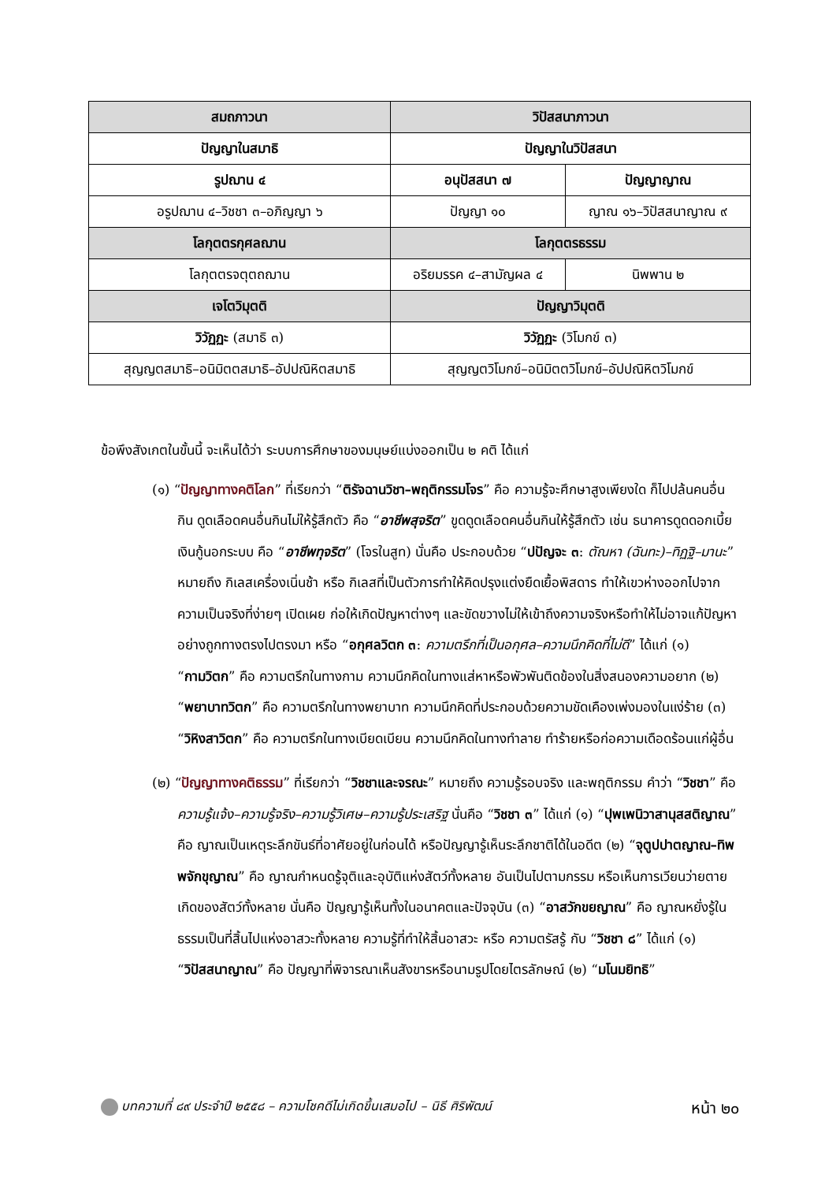| สมถภาวนา | วิปัสสนาภาวนา | |
| --- | --- | --- |
| ปัญญาในสมาธิ | ปัญญาในวิปัสสนา | |
| รูปฌาน ๔ | อนุปัสสนา ๗ | ปัญญาญาณ |
| อรูปฌาน ๔–วิชชา ๓–อภิญญา ๖ | ปัญญา ๑๐ | ญาณ ๑๖–วิปัสสนาญาณ ๙ |
| โลกุตตรกุศลฌาน | โลกุตตรธรรม | |
| โลกุตตรจตุตถฌาน | อริยมรรค ๔–สามัญผล ๔ | นิพพาน ๒ |
| เจโตวิมุตติ | ปัญญาวิมุตติ | |
| วิวัฏฏะ (สมาธิ ๓) | วิวัฏฏะ (วิโมกข์ ๓) | |
| สุญญตสมาธิ–อนิมิตตสมาธิ–อัปปณิหิตสมาธิ | สุญญตวิโมกข์–อนิมิตตวิโมกข์–อัปปณิหิตวิโมกข์ | |
ข้อพึงสังเกตในขั้นนี้ จะเห็นได้ว่า ระบบการศึกษาของมนุษย์แบ่งออกเป็น ๒ คติ ได้แก่
(๑) “ปัญญาทางคติโลก” ที่เรียกว่า “ติรัจฉานวิชา–พฤติกรรมโจร” คือ ความรู้จะศึกษาสูงเพียงใด ก็ไปปล้นคนอื่นกิน ดูดเลือดคนอื่นกินไม่ให้รู้สึกตัว คือ “อาชีพสุจริต” ขูดดูดเลือดคนอื่นกินให้รู้สึกตัว เช่น ธนาคารดูดดอกเบี้ย เงินกู้นอกระบบ คือ “อาชีพทุจริต” (โจรในสูท) นั่นคือ ประกอบด้วย “ปปัญจะ ๓: ตัณหา (ฉันทะ)–ทิฏฐิ–มานะ” หมายถึง กิเลสเครื่องเนิ่นช้า หรือ กิเลสที่เป็นตัวการทำให้คิดปรุงแต่งยืดเยื้อพิสดาร ทำให้เขวห่างออกไปจากความเป็นจริงที่ง่ายๆ เปิดเผย ก่อให้เกิดปัญหาต่างๆ และขัดขวางไม่ให้เข้าถึงความจริงหรือทำให้ไม่อาจแก้ปัญหาอย่างถูกทางตรงไปตรงมา หรือ “อกุศลวิตก ๓: ความตรึกที่เป็นอกุศล–ความนึกคิดที่ไม่ดี” ได้แก่ (๑) “กามวิตก” คือ ความตรึกในทางกาม ความนึกคิดในทางแส่หาหรือพัวพันติดข้องในสิ่งสนองความอยาก (๒) “พยาบาทวิตก” คือ ความตรึกในทางพยาบาท ความนึกคิดที่ประกอบด้วยความขัดเคืองเพ่งมองในแง่ร้าย (๓) “วิหิงสาวิตก” คือ ความตรึกในทางเบียดเบียน ความนึกคิดในทางทำลาย ทำร้ายหรือก่อความเดือดร้อนแก่ผู้อื่น
(๒) “ปัญญาทางคติธรรม” ที่เรียกว่า “วิชชาและจรณะ” หมายถึง ความรู้รอบจริง และพฤติกรรม คำว่า “วิชชา” คือ ความรู้แจ้ง–ความรู้จริง–ความรู้วิเศษ–ความรู้ประเสริฐ นั่นคือ “วิชชา ๓” ได้แก่ (๑) “ปุพเพนิวาสานุสสติญาณ” คือ ญาณเป็นเหตุระลึกขันธ์ที่อาศัยอยู่ในก่อนได้ หรือปัญญารู้เห็นระลึกชาติได้ในอดีต (๒) “จุตูปปาตญาณ–ทิพพจักขุญาณ” คือ ญาณกำหนดรู้จุติและอุบัติแห่งสัตว์ทั้งหลาย อันเป็นไปตามกรรม หรือเห็นการเวียนว่ายตายเกิดของสัตว์ทั้งหลาย นั่นคือ ปัญญารู้เห็นทั้งในอนาคตและปัจจุบัน (๓) “อาสวักขยญาณ” คือ ญาณหยั่งรู้ในธรรมเป็นที่สิ้นไปแห่งอาสวะทั้งหลาย ความรู้ที่ทำให้สิ้นอาสวะ หรือ ความตรัสรู้ กับ “วิชชา ๘” ได้แก่ (๑) “วิปัสสนาญาณ” คือ ปัญญาที่พิจารณาเห็นสังขารหรือนามรูปโดยไตรลักษณ์ (๒) “มโนมยิทธิ”
บทความที่ ๘๙ ประจำปี ๒๕๕๘ – ความโชคดีไม่เกิดขึ้นเสมอไป – นิธี ศิริพัฒน์ หน้า ๒๐